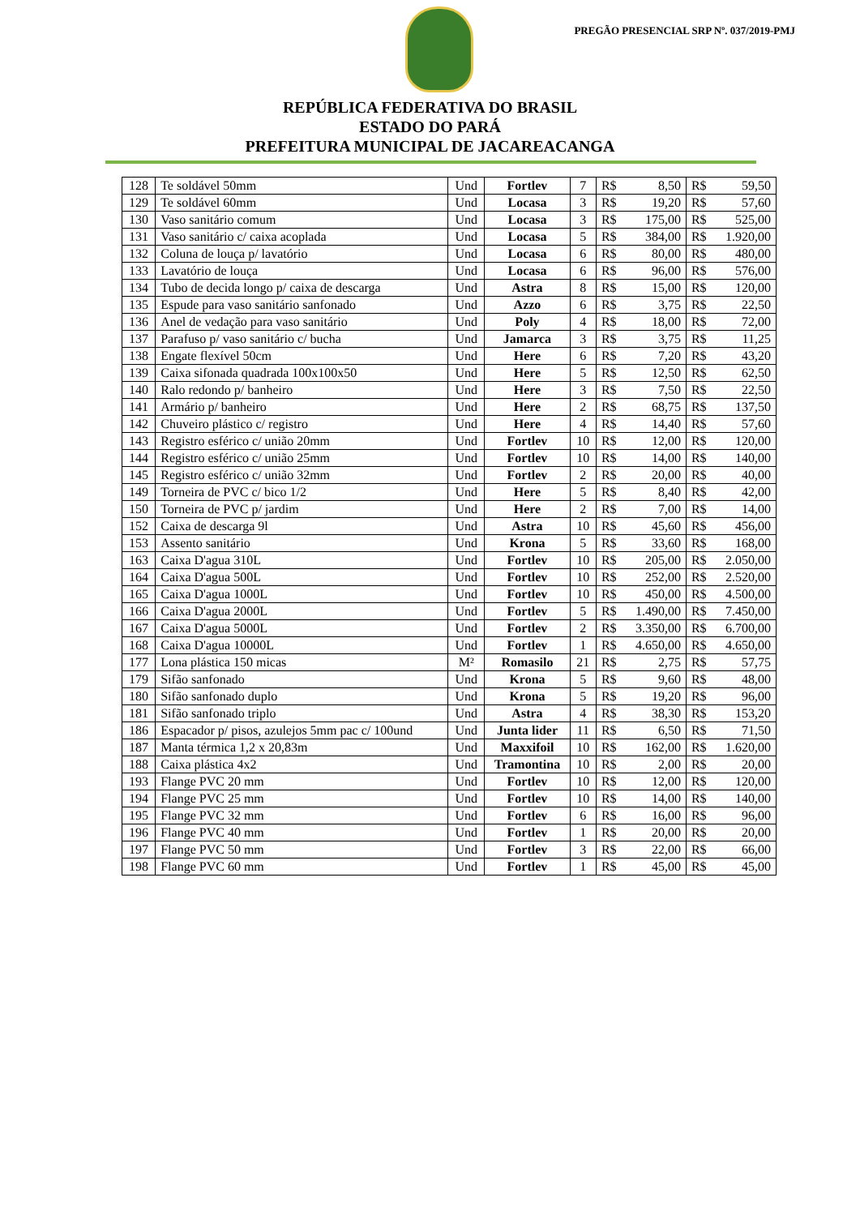PREGÃO PRESENCIAL SRP Nº. 037/2019-PMJ
REPÚBLICA FEDERATIVA DO BRASIL
ESTADO DO PARÁ
PREFEITURA MUNICIPAL DE JACAREACANGA
| 128 | Te soldável 50mm | Und | Fortlev | 7 | R$ | 8,50 | R$ | 59,50 |
| 129 | Te soldável 60mm | Und | Locasa | 3 | R$ | 19,20 | R$ | 57,60 |
| 130 | Vaso sanitário comum | Und | Locasa | 3 | R$ | 175,00 | R$ | 525,00 |
| 131 | Vaso sanitário c/ caixa acoplada | Und | Locasa | 5 | R$ | 384,00 | R$ | 1.920,00 |
| 132 | Coluna de louça p/ lavatório | Und | Locasa | 6 | R$ | 80,00 | R$ | 480,00 |
| 133 | Lavatório de louça | Und | Locasa | 6 | R$ | 96,00 | R$ | 576,00 |
| 134 | Tubo de decida longo p/ caixa de descarga | Und | Astra | 8 | R$ | 15,00 | R$ | 120,00 |
| 135 | Espude para vaso sanitário sanfonado | Und | Azzo | 6 | R$ | 3,75 | R$ | 22,50 |
| 136 | Anel de vedação para vaso sanitário | Und | Poly | 4 | R$ | 18,00 | R$ | 72,00 |
| 137 | Parafuso p/ vaso sanitário c/ bucha | Und | Jamarca | 3 | R$ | 3,75 | R$ | 11,25 |
| 138 | Engate flexível 50cm | Und | Here | 6 | R$ | 7,20 | R$ | 43,20 |
| 139 | Caixa sifonada quadrada 100x100x50 | Und | Here | 5 | R$ | 12,50 | R$ | 62,50 |
| 140 | Ralo redondo p/ banheiro | Und | Here | 3 | R$ | 7,50 | R$ | 22,50 |
| 141 | Armário p/ banheiro | Und | Here | 2 | R$ | 68,75 | R$ | 137,50 |
| 142 | Chuveiro plástico c/ registro | Und | Here | 4 | R$ | 14,40 | R$ | 57,60 |
| 143 | Registro esférico c/ união 20mm | Und | Fortlev | 10 | R$ | 12,00 | R$ | 120,00 |
| 144 | Registro esférico c/ união 25mm | Und | Fortlev | 10 | R$ | 14,00 | R$ | 140,00 |
| 145 | Registro esférico c/ união 32mm | Und | Fortlev | 2 | R$ | 20,00 | R$ | 40,00 |
| 149 | Torneira de PVC c/ bico 1/2 | Und | Here | 5 | R$ | 8,40 | R$ | 42,00 |
| 150 | Torneira de PVC p/ jardim | Und | Here | 2 | R$ | 7,00 | R$ | 14,00 |
| 152 | Caixa de descarga 9l | Und | Astra | 10 | R$ | 45,60 | R$ | 456,00 |
| 153 | Assento sanitário | Und | Krona | 5 | R$ | 33,60 | R$ | 168,00 |
| 163 | Caixa D'agua 310L | Und | Fortlev | 10 | R$ | 205,00 | R$ | 2.050,00 |
| 164 | Caixa D'agua 500L | Und | Fortlev | 10 | R$ | 252,00 | R$ | 2.520,00 |
| 165 | Caixa D'agua 1000L | Und | Fortlev | 10 | R$ | 450,00 | R$ | 4.500,00 |
| 166 | Caixa D'agua 2000L | Und | Fortlev | 5 | R$ | 1.490,00 | R$ | 7.450,00 |
| 167 | Caixa D'agua 5000L | Und | Fortlev | 2 | R$ | 3.350,00 | R$ | 6.700,00 |
| 168 | Caixa D'agua 10000L | Und | Fortlev | 1 | R$ | 4.650,00 | R$ | 4.650,00 |
| 177 | Lona plástica 150 micas | M² | Romasilo | 21 | R$ | 2,75 | R$ | 57,75 |
| 179 | Sifão sanfonado | Und | Krona | 5 | R$ | 9,60 | R$ | 48,00 |
| 180 | Sifão sanfonado duplo | Und | Krona | 5 | R$ | 19,20 | R$ | 96,00 |
| 181 | Sifão sanfonado triplo | Und | Astra | 4 | R$ | 38,30 | R$ | 153,20 |
| 186 | Espacador p/ pisos, azulejos 5mm pac c/ 100und | Und | Junta lider | 11 | R$ | 6,50 | R$ | 71,50 |
| 187 | Manta térmica 1,2 x 20,83m | Und | Maxxifoil | 10 | R$ | 162,00 | R$ | 1.620,00 |
| 188 | Caixa plástica 4x2 | Und | Tramontina | 10 | R$ | 2,00 | R$ | 20,00 |
| 193 | Flange PVC 20 mm | Und | Fortlev | 10 | R$ | 12,00 | R$ | 120,00 |
| 194 | Flange PVC 25 mm | Und | Fortlev | 10 | R$ | 14,00 | R$ | 140,00 |
| 195 | Flange PVC 32 mm | Und | Fortlev | 6 | R$ | 16,00 | R$ | 96,00 |
| 196 | Flange PVC 40 mm | Und | Fortlev | 1 | R$ | 20,00 | R$ | 20,00 |
| 197 | Flange PVC 50 mm | Und | Fortlev | 3 | R$ | 22,00 | R$ | 66,00 |
| 198 | Flange PVC 60 mm | Und | Fortlev | 1 | R$ | 45,00 | R$ | 45,00 |